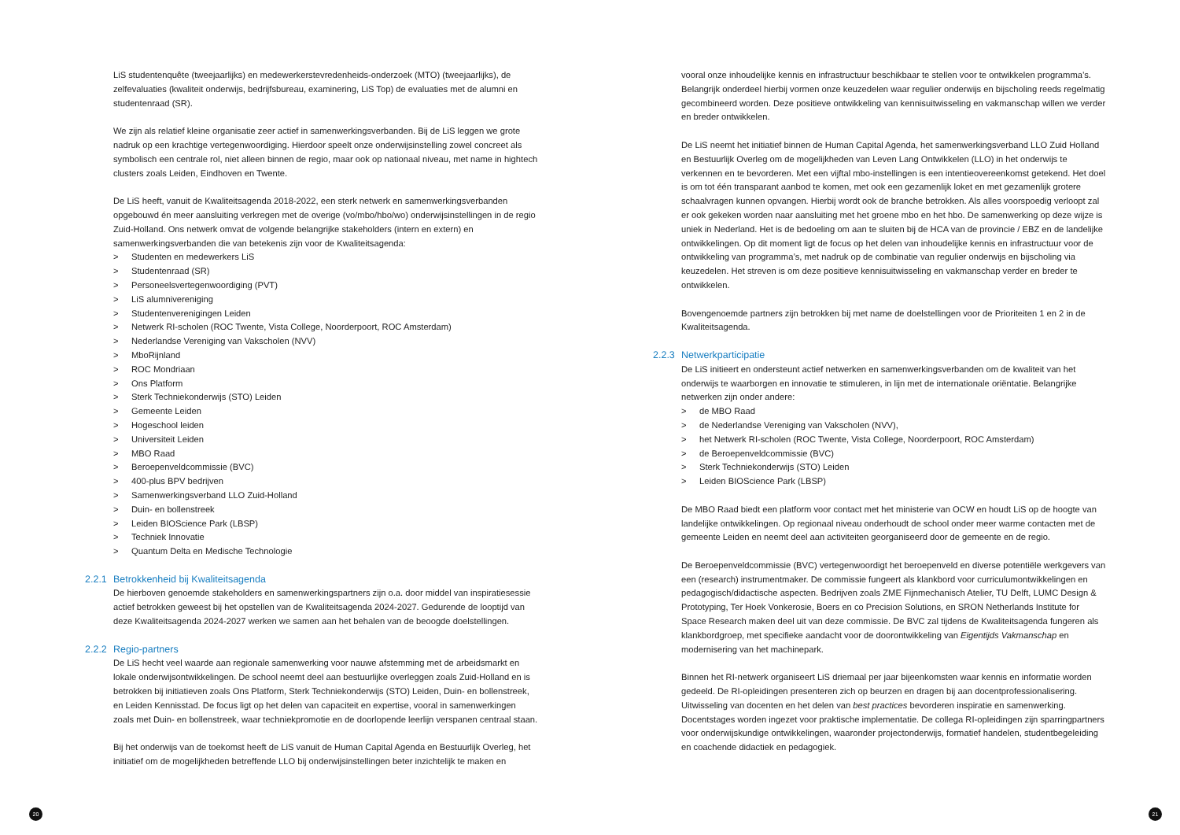LiS studentenquête (tweejaarlijks) en medewerkerstevredenheids-onderzoek (MTO) (tweejaarlijks), de zelfevaluaties (kwaliteit onderwijs, bedrijfsbureau, examinering, LiS Top) de evaluaties met de alumni en studentenraad (SR).
We zijn als relatief kleine organisatie zeer actief in samenwerkingsverbanden. Bij de LiS leggen we grote nadruk op een krachtige vertegenwoordiging. Hierdoor speelt onze onderwijsinstelling zowel concreet als symbolisch een centrale rol, niet alleen binnen de regio, maar ook op nationaal niveau, met name in hightech clusters zoals Leiden, Eindhoven en Twente.
De LiS heeft, vanuit de Kwaliteitsagenda 2018-2022, een sterk netwerk en samenwerkingsverbanden opgebouwd én meer aansluiting verkregen met de overige (vo/mbo/hbo/wo) onderwijsinstellingen in de regio Zuid-Holland. Ons netwerk omvat de volgende belangrijke stakeholders (intern en extern) en samenwerkingsverbanden die van betekenis zijn voor de Kwaliteitsagenda:
> Studenten en medewerkers LiS
> Studentenraad (SR)
> Personeelsvertegenwoordiging (PVT)
> LiS alumnivereniging
> Studentenverenigingen Leiden
> Netwerk RI-scholen (ROC Twente, Vista College, Noorderpoort, ROC Amsterdam)
> Nederlandse Vereniging van Vakscholen (NVV)
> MboRijnland
> ROC Mondriaan
> Ons Platform
> Sterk Techniekonderwijs (STO) Leiden
> Gemeente Leiden
> Hogeschool leiden
> Universiteit Leiden
> MBO Raad
> Beroepenveldcommissie (BVC)
> 400-plus BPV bedrijven
> Samenwerkingsverband LLO Zuid-Holland
> Duin- en bollenstreek
> Leiden BIOScience Park (LBSP)
> Techniek Innovatie
> Quantum Delta en Medische Technologie
2.2.1 Betrokkenheid bij Kwaliteitsagenda
De hierboven genoemde stakeholders en samenwerkingspartners zijn o.a. door middel van inspiratiesessie actief betrokken geweest bij het opstellen van de Kwaliteitsagenda 2024-2027. Gedurende de looptijd van deze Kwaliteitsagenda 2024-2027 werken we samen aan het behalen van de beoogde doelstellingen.
2.2.2 Regio-partners
De LiS hecht veel waarde aan regionale samenwerking voor nauwe afstemming met de arbeidsmarkt en lokale onderwijsontwikkelingen. De school neemt deel aan bestuurlijke overleggen zoals Zuid-Holland en is betrokken bij initiatieven zoals Ons Platform, Sterk Techniekonderwijs (STO) Leiden, Duin- en bollenstreek, en Leiden Kennisstad. De focus ligt op het delen van capaciteit en expertise, vooral in samenwerkingen zoals met Duin- en bollenstreek, waar techniekpromotie en de doorlopende leerlijn verspanen centraal staan.
Bij het onderwijs van de toekomst heeft de LiS vanuit de Human Capital Agenda en Bestuurlijk Overleg, het initiatief om de mogelijkheden betreffende LLO bij onderwijsinstellingen beter inzichtelijk te maken en
vooral onze inhoudelijke kennis en infrastructuur beschikbaar te stellen voor te ontwikkelen programma’s. Belangrijk onderdeel hierbij vormen onze keuzedelen waar regulier onderwijs en bijscholing reeds regelmatig gecombineerd worden. Deze positieve ontwikkeling van kennisuitwisseling en vakmanschap willen we verder en breder ontwikkelen.
De LiS neemt het initiatief binnen de Human Capital Agenda, het samenwerkingsverband LLO Zuid Holland en Bestuurlijk Overleg om de mogelijkheden van Leven Lang Ontwikkelen (LLO) in het onderwijs te verkennen en te bevorderen. Met een vijftal mbo-instellingen is een intentieovereenkomst getekend. Het doel is om tot één transparant aanbod te komen, met ook een gezamenlijk loket en met gezamenlijk grotere schaalvragen kunnen opvangen. Hierbij wordt ook de branche betrokken. Als alles voorspoedig verloopt zal er ook gekeken worden naar aansluiting met het groene mbo en het hbo. De samenwerking op deze wijze is uniek in Nederland. Het is de bedoeling om aan te sluiten bij de HCA van de provincie / EBZ en de landelijke ontwikkelingen. Op dit moment ligt de focus op het delen van inhoudelijke kennis en infrastructuur voor de ontwikkeling van programma’s, met nadruk op de combinatie van regulier onderwijs en bijscholing via keuzedelen. Het streven is om deze positieve kennisuitwisseling en vakmanschap verder en breder te ontwikkelen.
Bovengenoemde partners zijn betrokken bij met name de doelstellingen voor de Prioriteiten 1 en 2 in de Kwaliteitsagenda.
2.2.3 Netwerkparticipatie
De LiS initieert en ondersteunt actief netwerken en samenwerkingsverbanden om de kwaliteit van het onderwijs te waarborgen en innovatie te stimuleren, in lijn met de internationale oriëntatie. Belangrijke netwerken zijn onder andere:
> de MBO Raad
> de Nederlandse Vereniging van Vakscholen (NVV),
> het Netwerk RI-scholen (ROC Twente, Vista College, Noorderpoort, ROC Amsterdam)
> de Beroepenveldcommissie (BVC)
> Sterk Techniekonderwijs (STO) Leiden
> Leiden BIOScience Park (LBSP)
De MBO Raad biedt een platform voor contact met het ministerie van OCW en houdt LiS op de hoogte van landelijke ontwikkelingen. Op regionaal niveau onderhoudt de school onder meer warme contacten met de gemeente Leiden en neemt deel aan activiteiten georganiseerd door de gemeente en de regio.
De Beroepenveldcommissie (BVC) vertegenwoordigt het beroepenveld en diverse potentiële werkgevers van een (research) instrumentmaker. De commissie fungeert als klankbord voor curriculumontwikkelingen en pedagogisch/didactische aspecten. Bedrijven zoals ZME Fijnmechanisch Atelier, TU Delft, LUMC Design & Prototyping, Ter Hoek Vonkerosie, Boers en co Precision Solutions, en SRON Netherlands Institute for Space Research maken deel uit van deze commissie. De BVC zal tijdens de Kwaliteitsagenda fungeren als klankbordgroep, met specifieke aandacht voor de doorontwikkeling van Eigentijds Vakmanschap en modernisering van het machinepark.
Binnen het RI-netwerk organiseert LiS driemaal per jaar bijeenkomsten waar kennis en informatie worden gedeeld. De RI-opleidingen presenteren zich op beurzen en dragen bij aan docentprofessionalisering. Uitwisseling van docenten en het delen van best practices bevorderen inspiratie en samenwerking. Docentstages worden ingezet voor praktische implementatie. De collega RI-opleidingen zijn sparringpartners voor onderwijskundige ontwikkelingen, waaronder projectonderwijs, formatief handelen, studentbegeleiding en coachende didactiek en pedagogiek.
20 21